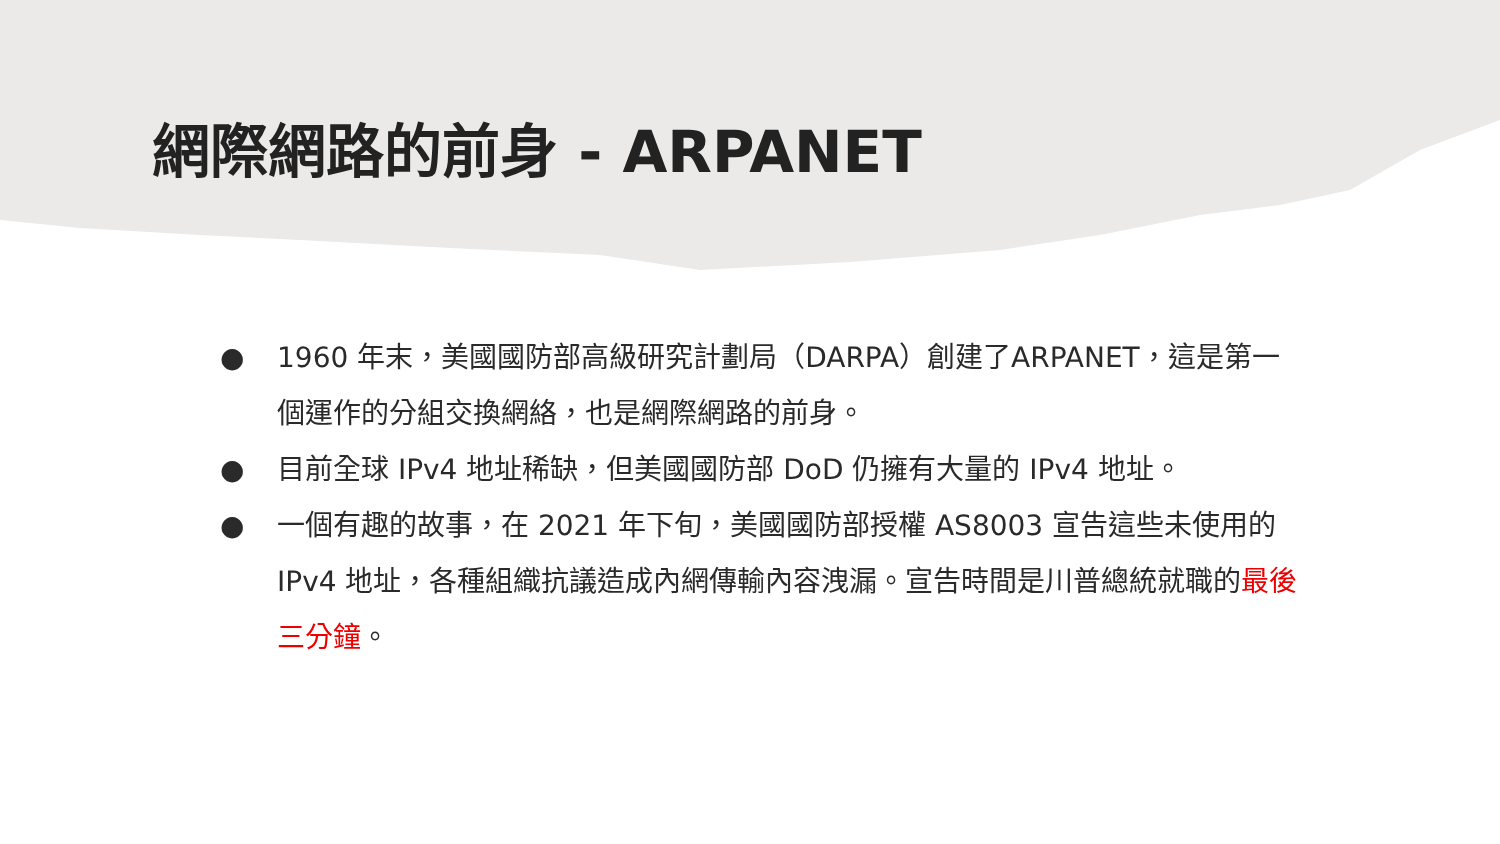網際網路的前身 - ARPANET
● 1960 年末，美國國防部高級研究計劃局（DARPA）創建了ARPANET，這是第一個運作的分組交換網絡，也是網際網路的前身。
● 目前全球 IPv4 地址稀缺，但美國國防部 DoD 仍擁有大量的 IPv4 地址。
● 一個有趣的故事，在 2021 年下旬，美國國防部授權 AS8003 宣告這些未使用的 IPv4 地址，各種組織抗議造成內網傳輸內容洩漏。宣告時間是川普總統就職的最後三分鐘。